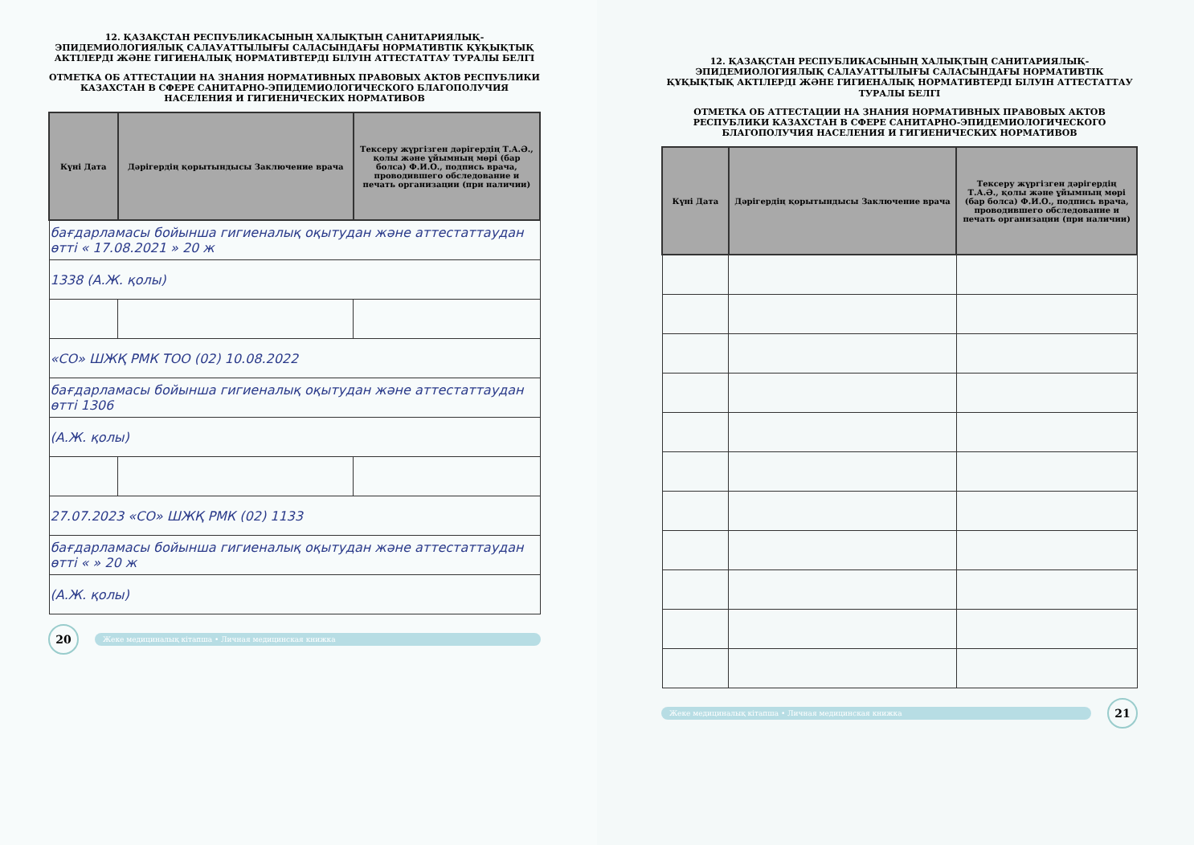12. ҚАЗАҚСТАН РЕСПУБЛИКАСЫНЫҢ ХАЛЫҚТЫҢ САНИТАРИЯЛЫҚ-ЭПИДЕМИОЛОГИЯЛЫҚ САЛАУАТТЫЛЫҒЫ САЛАСЫНДАҒЫ НОРМАТИВТІК ҚҰҚЫҚТЫҚ АКТІЛЕРДІ ЖӘНЕ ГИГИЕНАЛЫҚ НОРМАТИВТЕРДІ БІЛУІН АТТЕСТАТТАУ ТУРАЛЫ БЕЛГІ
ОТМЕТКА ОБ АТТЕСТАЦИИ НА ЗНАНИЯ НОРМАТИВНЫХ ПРАВОВЫХ АКТОВ РЕСПУБЛИКИ КАЗАХСТАН В СФЕРЕ САНИТАРНО-ЭПИДЕМИОЛОГИЧЕСКОГО БЛАГОПОЛУЧИЯ НАСЕЛЕНИЯ И ГИГИЕНИЧЕСКИХ НОРМАТИВОВ
| Күні Дата | Дәрігердің қорытындысы Заключение врача | Тексеру жүргізген дәрігердің Т.А.Ә., қолы және ұйымның мөрі (бар болса) Ф.И.О., подпись врача, проводившего обследование и печать организации (при наличии) |
| --- | --- | --- |
| бағдарламасы бойынша гигиеналық оқытудан және аттестаттаудан өтті « 17.08.2021 » 20 ж | | |
| 1338 (А.Ж. қолы) | | |
| «СО» ШЖҚ РМК ТОО (02) 10.08.2022 | | |
| бағдарламасы бойынша гигиеналық оқытудан және аттестаттаудан өтті 1306 | | |
| (А.Ж. қолы) | | |
| 27.07.2023 «СО» ШЖҚ РМК (02) 1133 | | |
| бағдарламасы бойынша гигиеналық оқытудан және аттестаттаудан өтті « » 20 ж | | |
| (А.Ж. қолы) | | |
20
Жеке медициналық кітапша • Личная медицинская книжка
12. ҚАЗАҚСТАН РЕСПУБЛИКАСЫНЫҢ ХАЛЫҚТЫҢ САНИТАРИЯЛЫҚ-ЭПИДЕМИОЛОГИЯЛЫҚ САЛАУАТТЫЛЫҒЫ САЛАСЫНДАҒЫ НОРМАТИВТІК ҚҰҚЫҚТЫҚ АКТІЛЕРДІ ЖӘНЕ ГИГИЕНАЛЫҚ НОРМАТИВТЕРДІ БІЛУІН АТТЕСТАТТАУ ТУРАЛЫ БЕЛГІ
ОТМЕТКА ОБ АТТЕСТАЦИИ НА ЗНАНИЯ НОРМАТИВНЫХ ПРАВОВЫХ АКТОВ РЕСПУБЛИКИ КАЗАХСТАН В СФЕРЕ САНИТАРНО-ЭПИДЕМИОЛОГИЧЕСКОГО БЛАГОПОЛУЧИЯ НАСЕЛЕНИЯ И ГИГИЕНИЧЕСКИХ НОРМАТИВОВ
| Күні Дата | Дәрігердің қорытындысы Заключение врача | Тексеру жүргізген дәрігердің Т.А.Ә., қолы және ұйымның мөрі (бар болса) Ф.И.О., подпись врача, проводившего обследование и печать организации (при наличии) |
| --- | --- | --- |
Жеке медициналық кітапша • Личная медицинская книжка
21